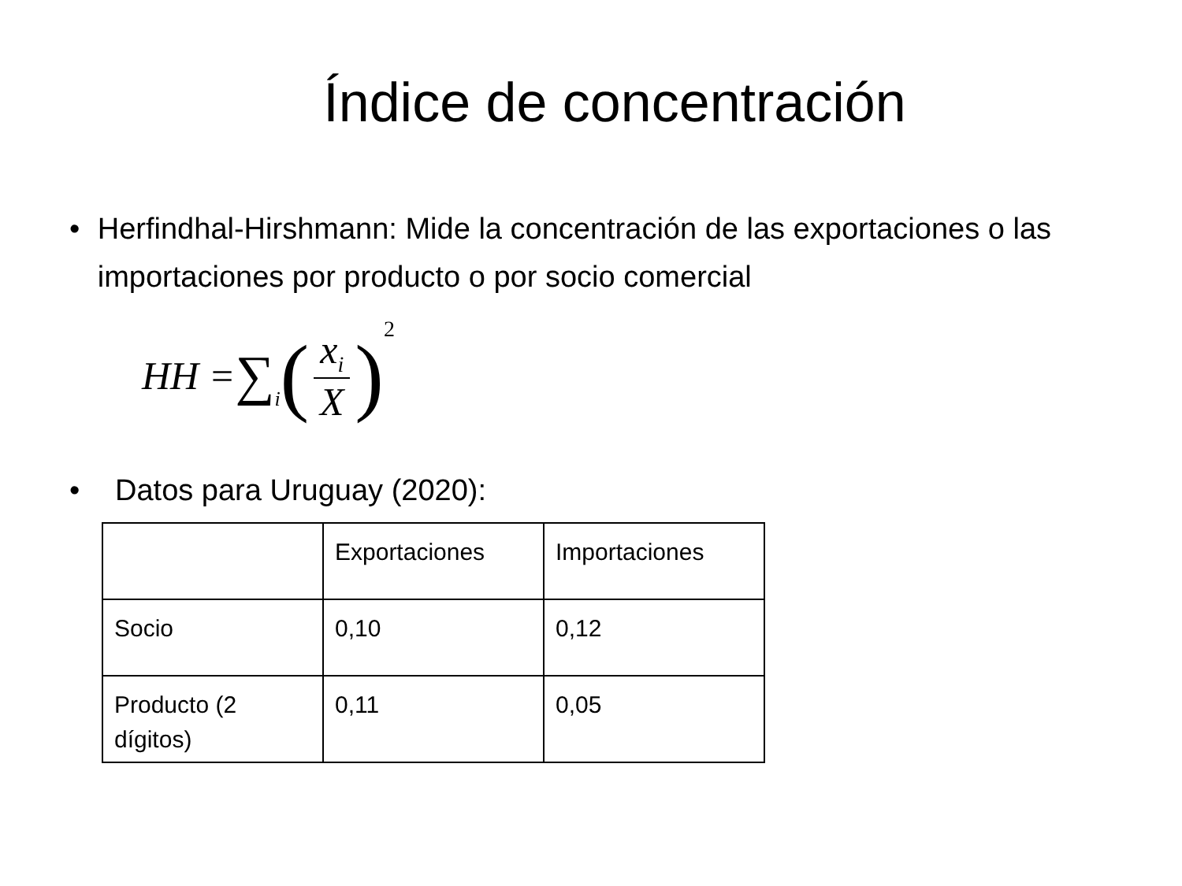Índice de concentración
• Herfindhal-Hirshmann: Mide la concentración de las exportaciones o las importaciones por producto o por socio comercial
HH = ∑<sub>i</sub> (x<sub>i</sub> X)<sup>2</sup>
• Datos para Uruguay (2020):
| | Exportaciones | Importaciones |
| Socio | 0,10 | 0,12 |
| Producto (2 dígitos) | 0,11 | 0,05 |